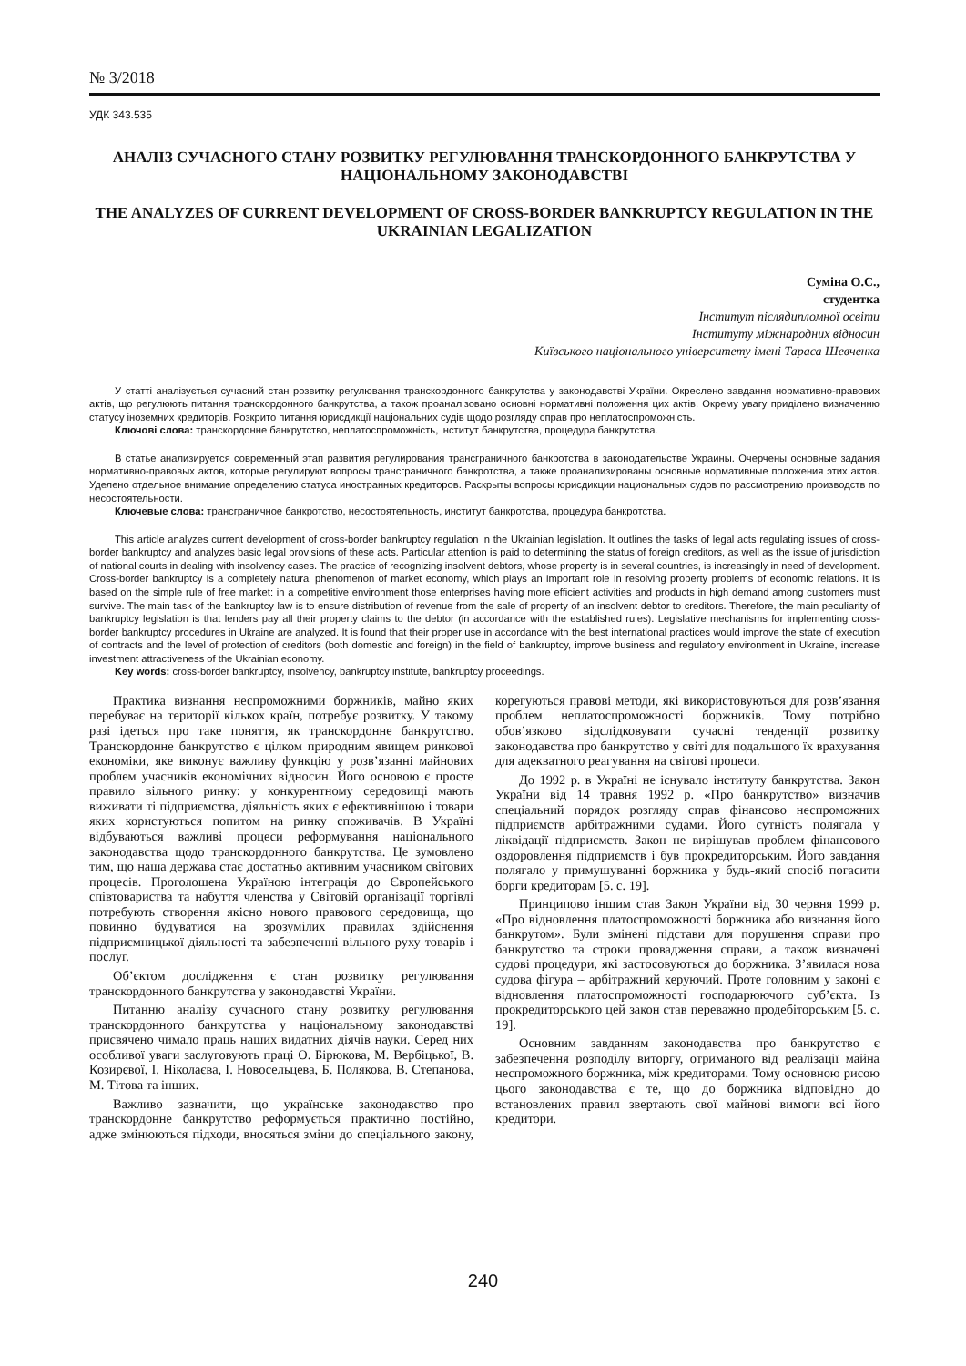№ 3/2018
УДК 343.535
АНАЛІЗ СУЧАСНОГО СТАНУ РОЗВИТКУ РЕГУЛЮВАННЯ ТРАНСКОРДОННОГО БАНКРУТСТВА У НАЦІОНАЛЬНОМУ ЗАКОНОДАВСТВІ
THE ANALYZES OF CURRENT DEVELOPMENT OF CROSS-BORDER BANKRUPTCY REGULATION IN THE UKRAINIAN LEGALIZATION
Суміна О.С.,
студентка
Інститут післядипломної освіти
Інституту міжнародних відносин
Київського національного університету імені Тараса Шевченка
У статті аналізується сучасний стан розвитку регулювання транскордонного банкрутства у законодавстві України. Окреслено завдання нормативно-правових актів, що регулюють питання транскордонного банкрутства, а також проаналізовано основні нормативні положення цих актів. Окрему увагу приділено визначенню статусу іноземних кредиторів. Розкрито питання юрисдикції національних судів щодо розгляду справ про неплатоспроможність.
Ключові слова: транскордонне банкрутство, неплатоспроможність, інститут банкрутства, процедура банкрутства.
В статье анализируется современный этап развития регулирования трансграничного банкротства в законодательстве Украины. Очерчены основные задания нормативно-правовых актов, которые регулируют вопросы трансграничного банкротства, а также проанализированы основные нормативные положения этих актов. Уделено отдельное внимание определению статуса иностранных кредиторов. Раскрыты вопросы юрисдикции национальных судов по рассмотрению производств по несостоятельности.
Ключевые слова: трансграничное банкротство, несостоятельность, институт банкротства, процедура банкротства.
This article analyzes current development of cross-border bankruptcy regulation in the Ukrainian legislation. It outlines the tasks of legal acts regulating issues of cross-border bankruptcy and analyzes basic legal provisions of these acts. Particular attention is paid to determining the status of foreign creditors, as well as the issue of jurisdiction of national courts in dealing with insolvency cases. The practice of recognizing insolvent debtors, whose property is in several countries, is increasingly in need of development. Cross-border bankruptcy is a completely natural phenomenon of market economy, which plays an important role in resolving property problems of economic relations. It is based on the simple rule of free market: in a competitive environment those enterprises having more efficient activities and products in high demand among customers must survive. The main task of the bankruptcy law is to ensure distribution of revenue from the sale of property of an insolvent debtor to creditors. Therefore, the main peculiarity of bankruptcy legislation is that lenders pay all their property claims to the debtor (in accordance with the established rules). Legislative mechanisms for implementing cross-border bankruptcy procedures in Ukraine are analyzed. It is found that their proper use in accordance with the best international practices would improve the state of execution of contracts and the level of protection of creditors (both domestic and foreign) in the field of bankruptcy, improve business and regulatory environment in Ukraine, increase investment attractiveness of the Ukrainian economy.
Key words: cross-border bankruptcy, insolvency, bankruptcy institute, bankruptcy proceedings.
Практика визнання неспроможними боржників, майно яких перебуває на території кількох країн, потребує розвитку. У такому разі ідеться про таке поняття, як транскордонне банкрутство. Транскордонне банкрутство є цілком природним явищем ринкової економіки, яке виконує важливу функцію у розв’язанні майнових проблем учасників економічних відносин. Його основою є просте правило вільного ринку: у конкурентному середовищі мають виживати ті підприємства, діяльність яких є ефективнішою і товари яких користуються попитом на ринку споживачів. В Україні відбуваються важливі процеси реформування національного законодавства щодо транскордонного банкрутства. Це зумовлено тим, що наша держава стає достатньо активним учасником світових процесів. Проголошена Україною інтеграція до Європейського співтовариства та набуття членства у Світовій організації торгівлі потребують створення якісно нового правового середовища, що повинно будуватися на зрозумілих правилах здійснення підприємницької діяльності та забезпеченні вільного руху товарів і послуг.
Об’єктом дослідження є стан розвитку регулювання транскордонного банкрутства у законодавстві України.
Питанню аналізу сучасного стану розвитку регулювання транскордонного банкрутства у національному законодавстві присвячено чимало праць наших видатних діячів науки. Серед них особливої уваги заслуговують праці О. Бірюкова, М. Вербіцької, В. Козирєвої, І. Ніколаєва, І. Новосельцева, Б. Полякова, В. Степанова, М. Тітова та інших.
Важливо зазначити, що українське законодавство про транскордонне банкрутство реформується практично постійно, адже змінюються підходи, вносяться зміни до спеціального закону, корегуються правові методи, які використовуються для розв’язання проблем неплатоспроможності боржників. Тому потрібно обов’язково відслідковувати сучасні тенденції розвитку законодавства про банкрутство у світі для подальшого їх врахування для адекватного реагування на світові процеси.
До 1992 р. в Україні не існувало інституту банкрутства. Закон України від 14 травня 1992 р. «Про банкрутство» визначив спеціальний порядок розгляду справ фінансово неспроможних підприємств арбітражними судами. Його сутність полягала у ліквідації підприємств. Закон не вирішував проблем фінансового оздоровлення підприємств і був прокредиторським. Його завдання полягало у примушуванні боржника у будь-який спосіб погасити борги кредиторам [5. с. 19].
Принципово іншим став Закон України від 30 червня 1999 р. «Про відновлення платоспроможності боржника або визнання його банкрутом». Були змінені підстави для порушення справи про банкрутство та строки провадження справи, а також визначені судові процедури, які застосовуються до боржника. З’явилася нова судова фігура – арбітражний керуючий. Проте головним у законі є відновлення платоспроможності господарюючого суб’єкта. Із прокредиторського цей закон став переважно продебіторським [5. с. 19].
Основним завданням законодавства про банкрутство є забезпечення розподілу виторгу, отриманого від реалізації майна неспроможного боржника, між кредиторами. Тому основною рисою цього законодавства є те, що до боржника відповідно до встановлених правил звертають свої майнові вимоги всі його кредитори.
240